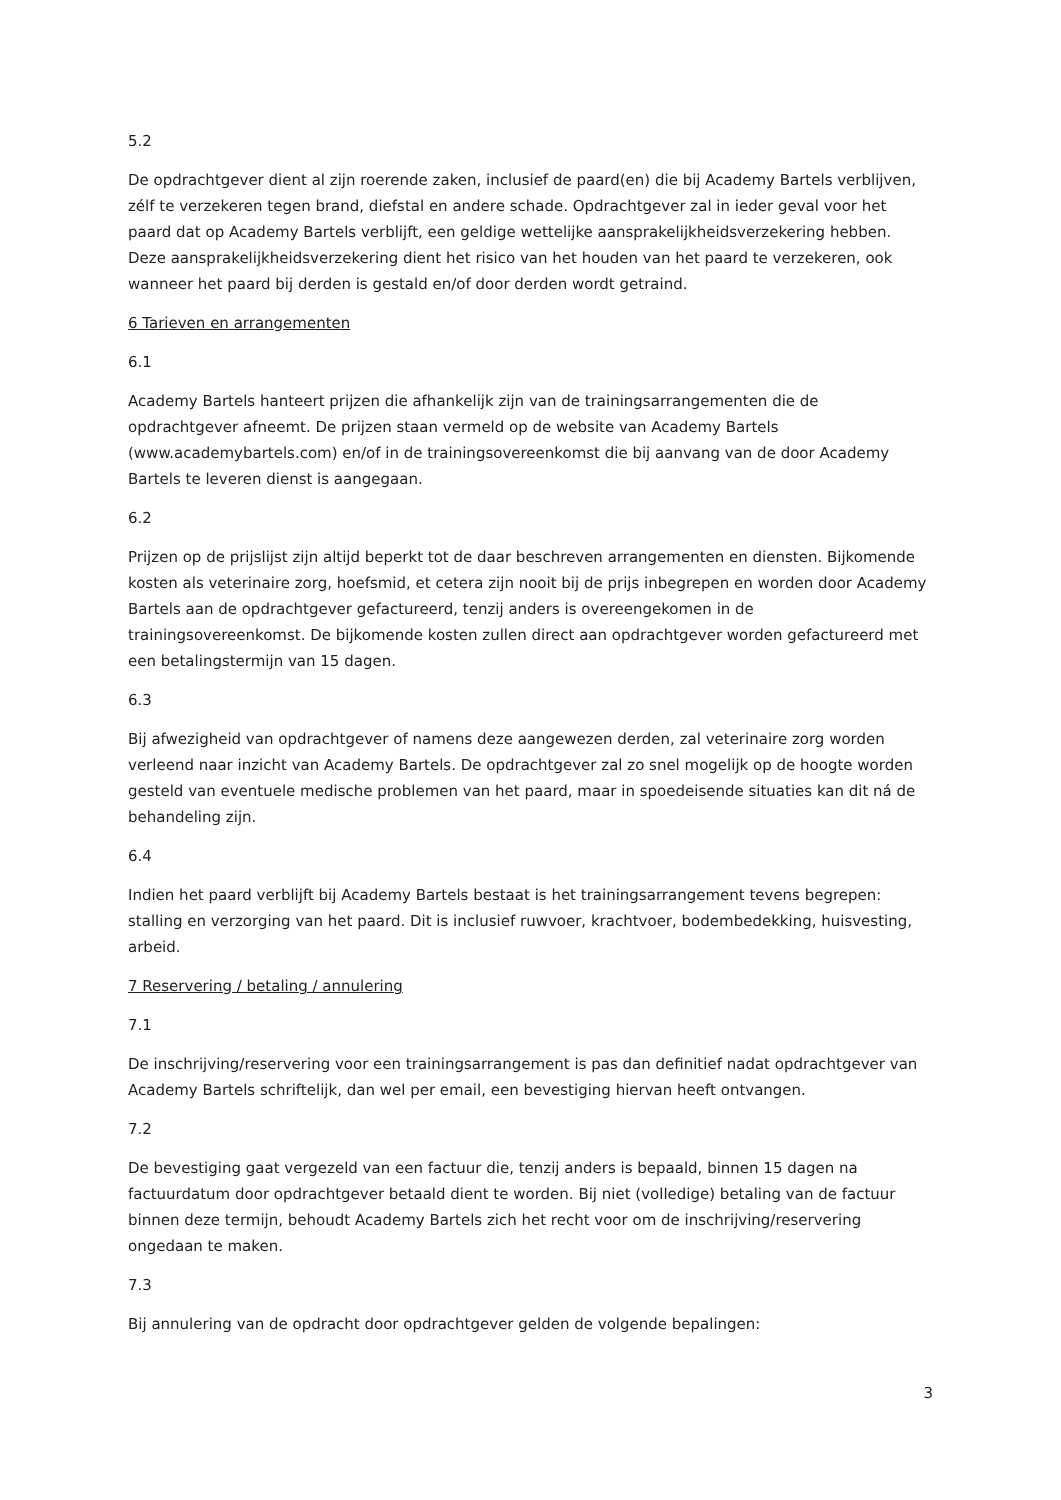5.2
De opdrachtgever dient al zijn roerende zaken, inclusief de paard(en) die bij Academy Bartels verblijven, zélf te verzekeren tegen brand, diefstal en andere schade. Opdrachtgever zal in ieder geval voor het paard dat op Academy Bartels verblijft, een geldige wettelijke aansprakelijkheidsverzekering hebben. Deze aansprakelijkheidsverzekering dient het risico van het houden van het paard te verzekeren, ook wanneer het paard bij derden is gestald en/of door derden wordt getraind.
6 Tarieven en arrangementen
6.1
Academy Bartels hanteert prijzen die afhankelijk zijn van de trainingsarrangementen die de opdrachtgever afneemt. De prijzen staan vermeld op de website van Academy Bartels (www.academybartels.com) en/of in de trainingsovereenkomst die bij aanvang van de door Academy Bartels te leveren dienst is aangegaan.
6.2
Prijzen op de prijslijst zijn altijd beperkt tot de daar beschreven arrangementen en diensten. Bijkomende kosten als veterinaire zorg, hoefsmid, et cetera zijn nooit bij de prijs inbegrepen en worden door Academy Bartels aan de opdrachtgever gefactureerd, tenzij anders is overeengekomen in de trainingsovereenkomst. De bijkomende kosten zullen direct aan opdrachtgever worden gefactureerd met een betalingstermijn van 15 dagen.
6.3
Bij afwezigheid van opdrachtgever of namens deze aangewezen derden, zal veterinaire zorg worden verleend naar inzicht van Academy Bartels. De opdrachtgever zal zo snel mogelijk op de hoogte worden gesteld van eventuele medische problemen van het paard, maar in spoedeisende situaties kan dit ná de behandeling zijn.
6.4
Indien het paard verblijft bij Academy Bartels bestaat is het trainingsarrangement tevens begrepen: stalling en verzorging van het paard. Dit is inclusief ruwvoer, krachtvoer, bodembedekking, huisvesting, arbeid.
7 Reservering / betaling / annulering
7.1
De inschrijving/reservering voor een trainingsarrangement is pas dan definitief nadat opdrachtgever van Academy Bartels schriftelijk, dan wel per email, een bevestiging hiervan heeft ontvangen.
7.2
De bevestiging gaat vergezeld van een factuur die, tenzij anders is bepaald, binnen 15 dagen na factuurdatum door opdrachtgever betaald dient te worden. Bij niet (volledige) betaling van de factuur binnen deze termijn, behoudt Academy Bartels zich het recht voor om de inschrijving/reservering ongedaan te maken.
7.3
Bij annulering van de opdracht door opdrachtgever gelden de volgende bepalingen:
3